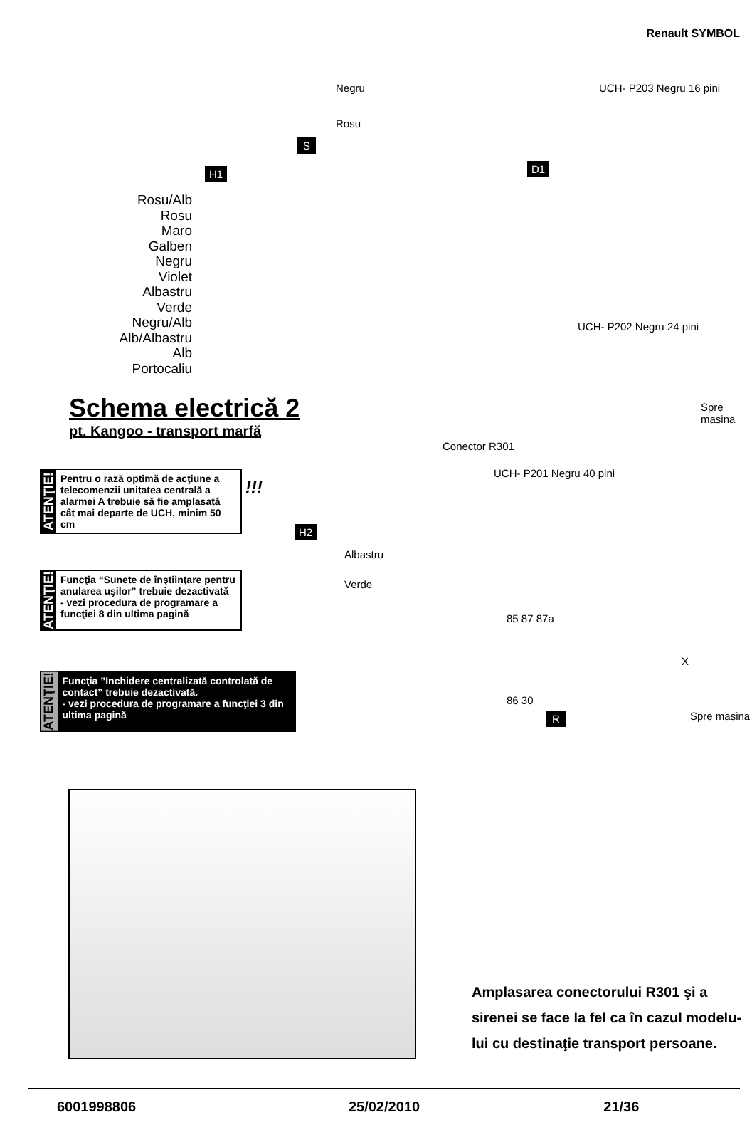Renault SYMBOL
Negru
Rosu
S
UCH- P203 Negru 16 pini
D1
H1
Rosu/Alb
Rosu
Maro
Galben
Negru
Violet
Albastru
Verde
Negru/Alb
Alb/Albastru
Alb
Portocaliu
UCH- P202 Negru 24 pini
Spre masina
Conector R301
UCH- P201 Negru 40 pini
Schema electrică 2
pt. Kangoo - transport marfă
ATENŢIE!
Pentru o rază optimă de acţiune a telecomenzii unitatea centrală a alarmei A trebuie să fie amplasată cât mai departe de UCH, minim 50 cm
!!!
ATENŢIE!
Funcţia “Sunete de înştiinţare pentru anularea uşilor” trebuie dezactivată
- vezi procedura de programare a funcţiei 8 din ultima pagină
ATENŢIE!
Funcţia ”Inchidere centralizată controlată de contact” trebuie dezactivată.
- vezi procedura de programare a funcţiei 3 din ultima pagină
H2
Albastru
Verde
85 87 87a
X
86 30
R Spre masina
Amplasarea conectorului R301 şi a
sirenei se face la fel ca în cazul modelu-
lui cu destinaţie transport persoane.
6001998806 25/02/2010 21/36